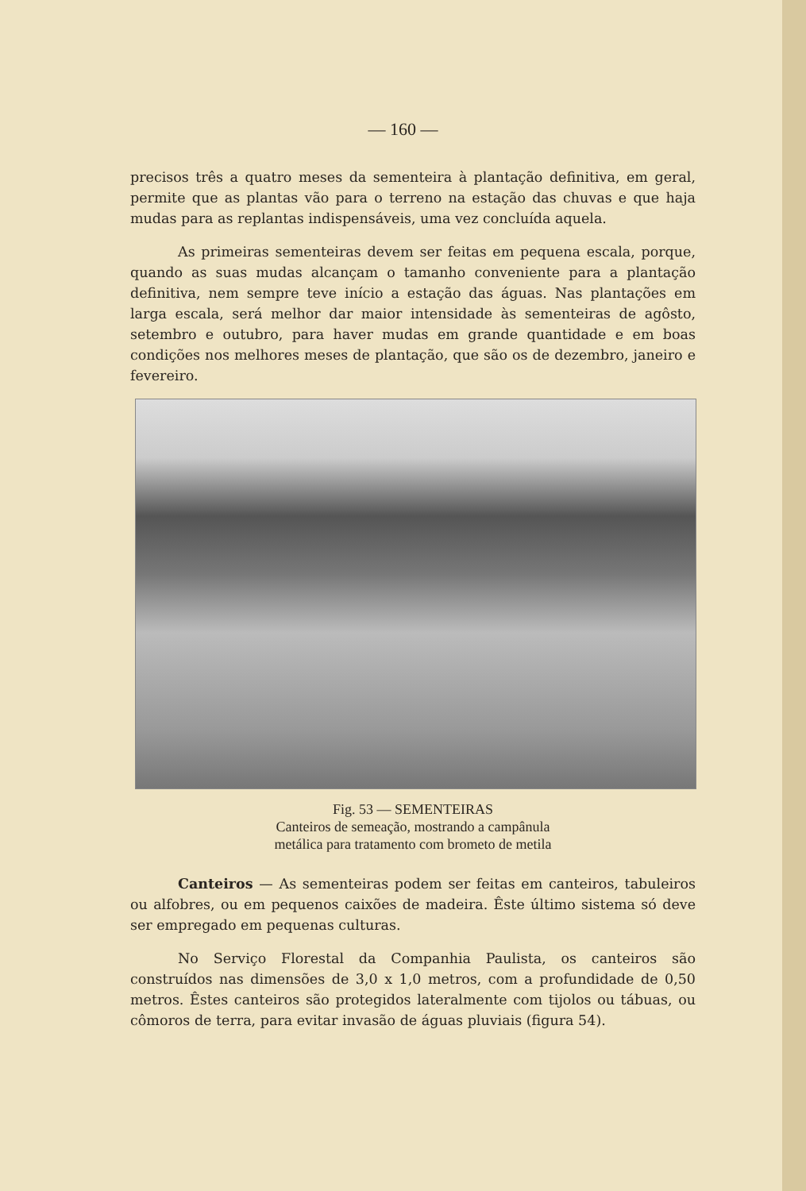— 160 —
precisos três a quatro meses da sementeira à plantação definitiva, em geral, permite que as plantas vão para o terreno na estação das chuvas e que haja mudas para as replantas indispensáveis, uma vez concluída aquela.
As primeiras sementeiras devem ser feitas em pequena escala, porque, quando as suas mudas alcançam o tamanho conveniente para a plantação definitiva, nem sempre teve início a estação das águas. Nas plantações em larga escala, será melhor dar maior intensidade às sementeiras de agôsto, setembro e outubro, para haver mudas em grande quantidade e em boas condições nos melhores meses de plantação, que são os de dezembro, janeiro e fevereiro.
Fig. 53 — SEMENTEIRAS
Canteiros de semeação, mostrando a campânula
metálica para tratamento com brometo de metila
Canteiros — As sementeiras podem ser feitas em canteiros, tabuleiros ou alfobres, ou em pequenos caixões de madeira. Êste último sistema só deve ser empregado em pequenas culturas.
No Serviço Florestal da Companhia Paulista, os canteiros são construídos nas dimensões de 3,0 x 1,0 metros, com a profundidade de 0,50 metros. Êstes canteiros são protegidos lateralmente com tijolos ou tábuas, ou cômoros de terra, para evitar invasão de águas pluviais (figura 54).